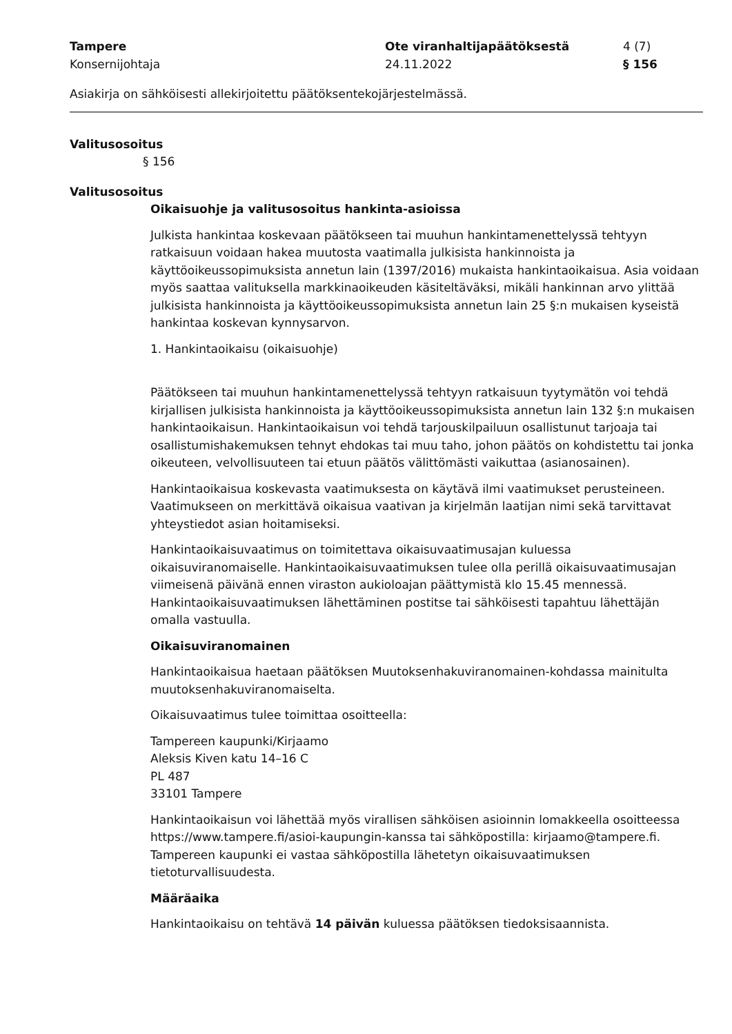Tampere
Konsernijohtaja
Ote viranhaltijapäätöksestä
24.11.2022
4 (7)
§ 156
Asiakirja on sähköisesti allekirjoitettu päätöksentekojärjestelmässä.
Valitusosoitus
§ 156
Valitusosoitus
Oikaisuohje ja valitusosoitus hankinta-asioissa
Julkista hankintaa koskevaan päätökseen tai muuhun hankintamenettelyssä tehtyyn ratkaisuun voidaan hakea muutosta vaatimalla julkisista hankinnoista ja käyttöoikeussopimuksista annetun lain (1397/2016) mukaista hankintaoikaisua. Asia voidaan myös saattaa valituksella markkinaoikeuden käsiteltäväksi, mikäli hankinnan arvo ylittää julkisista hankinnoista ja käyttöoikeussopimuksista annetun lain 25 §:n mukaisen kyseistä hankintaa koskevan kynnysarvon.
1. Hankintaoikaisu (oikaisuohje)
Päätökseen tai muuhun hankintamenettelyssä tehtyyn ratkaisuun tyytymätön voi tehdä kirjallisen julkisista hankinnoista ja käyttöoikeussopimuksista annetun lain 132 §:n mukaisen hankintaoikaisun. Hankintaoikaisun voi tehdä tarjouskilpailuun osallistunut tarjoaja tai osallistumishakemuksen tehnyt ehdokas tai muu taho, johon päätös on kohdistettu tai jonka oikeuteen, velvollisuuteen tai etuun päätös välittömästi vaikuttaa (asianosainen).
Hankintaoikaisua koskevasta vaatimuksesta on käytävä ilmi vaatimukset perusteineen. Vaatimukseen on merkittävä oikaisua vaativan ja kirjelmän laatijan nimi sekä tarvittavat yhteystiedot asian hoitamiseksi.
Hankintaoikaisuvaatimus on toimitettava oikaisuvaatimusajan kuluessa oikaisuviranomaiselle. Hankintaoikaisuvaatimuksen tulee olla perillä oikaisuvaatimusajan viimeisenä päivänä ennen viraston aukioloajan päättymistä klo 15.45 mennessä.
Hankintaoikaisuvaatimuksen lähettäminen postitse tai sähköisesti tapahtuu lähettäjän omalla vastuulla.
Oikaisuviranomainen
Hankintaoikaisua haetaan päätöksen Muutoksenhakuviranomainen-kohdassa mainitulta muutoksenhakuviranomaiselta.
Oikaisuvaatimus tulee toimittaa osoitteella:
Tampereen kaupunki/Kirjaamo
Aleksis Kiven katu 14–16 C
PL 487
33101 Tampere
Hankintaoikaisun voi lähettää myös virallisen sähköisen asioinnin lomakkeella osoitteessa https://www.tampere.fi/asioi-kaupungin-kanssa tai sähköpostilla: kirjaamo@tampere.fi. Tampereen kaupunki ei vastaa sähköpostilla lähetetyn oikaisuvaatimuksen tietoturvallisuudesta.
Määräaika
Hankintaoikaisu on tehtävä 14 päivän kuluessa päätöksen tiedoksisaannista.